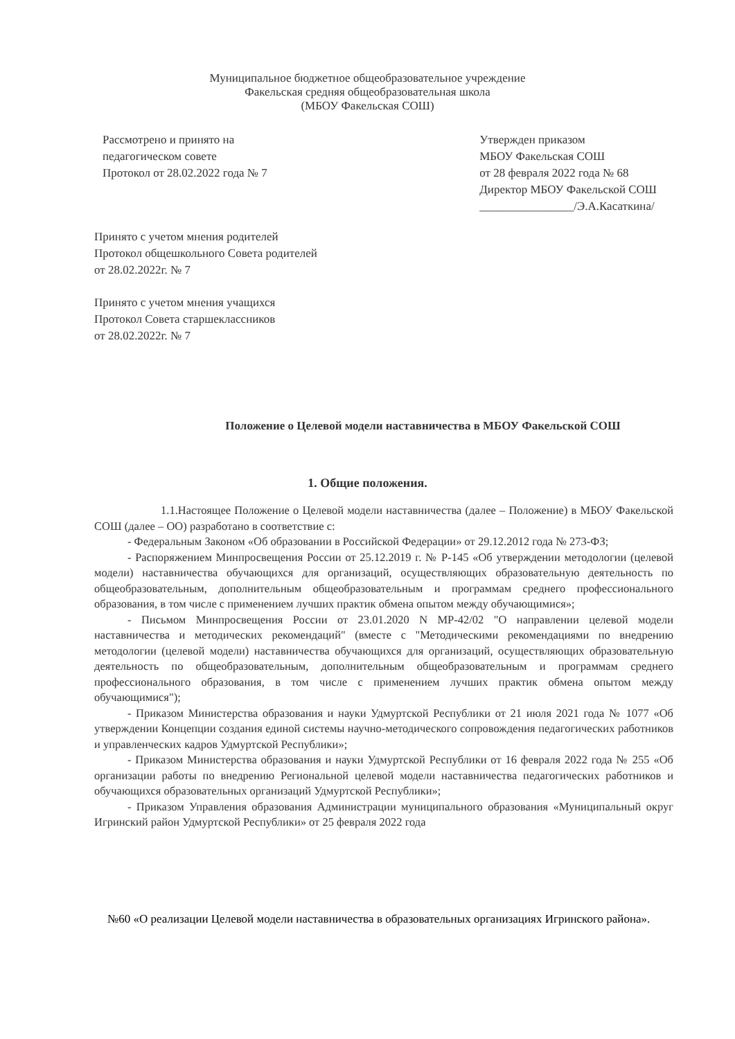Муниципальное бюджетное общеобразовательное учреждение
Факельская средняя общеобразовательная школа
(МБОУ Факельская СОШ)
Рассмотрено и принято на
педагогическом совете
Протокол от 28.02.2022 года № 7
Утвержден приказом
МБОУ Факельская СОШ
от 28 февраля 2022 года № 68
Директор МБОУ Факельской СОШ
________________/Э.А.Касаткина/
Принято с учетом мнения родителей
Протокол общешкольного Совета родителей
от 28.02.2022г. № 7
Принято с учетом мнения учащихся
Протокол Совета старшеклассников
от 28.02.2022г. № 7
Положение о Целевой модели наставничества в МБОУ Факельской СОШ
1. Общие положения.
1.1.Настоящее Положение о Целевой модели наставничества (далее – Положение) в МБОУ Факельской СОШ (далее – ОО) разработано в соответствие с:
- Федеральным Законом «Об образовании в Российской Федерации» от 29.12.2012 года № 273-ФЗ;
- Распоряжением Минпросвещения России от 25.12.2019 г. № Р-145 «Об утверждении методологии (целевой модели) наставничества обучающихся для организаций, осуществляющих образовательную деятельность по общеобразовательным, дополнительным общеобразовательным и программам среднего профессионального образования, в том числе с применением лучших практик обмена опытом между обучающимися»;
- Письмом Минпросвещения России от 23.01.2020 N МР-42/02 "О направлении целевой модели наставничества и методических рекомендаций" (вместе с "Методическими рекомендациями по внедрению методологии (целевой модели) наставничества обучающихся для организаций, осуществляющих образовательную деятельность по общеобразовательным, дополнительным общеобразовательным и программам среднего профессионального образования, в том числе с применением лучших практик обмена опытом между обучающимися");
- Приказом Министерства образования и науки Удмуртской Республики от 21 июля 2021 года № 1077 «Об утверждении Концепции создания единой системы научно-методического сопровождения педагогических работников и управленческих кадров Удмуртской Республики»;
- Приказом Министерства образования и науки Удмуртской Республики от 16 февраля 2022 года № 255 «Об организации работы по внедрению Региональной целевой модели наставничества педагогических работников и обучающихся образовательных организаций Удмуртской Республики»;
- Приказом Управления образования Администрации муниципального образования «Муниципальный округ Игринский район Удмуртской Республики» от 25 февраля 2022 года
№60 «О реализации Целевой модели наставничества в образовательных организациях Игринского района».